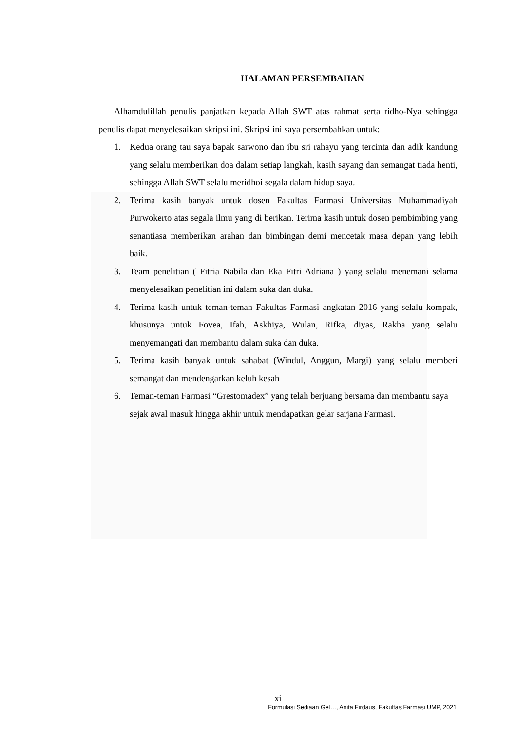HALAMAN PERSEMBAHAN
Alhamdulillah penulis panjatkan kepada Allah SWT atas rahmat serta ridho-Nya sehingga penulis dapat menyelesaikan skripsi ini. Skripsi ini saya persembahkan untuk:
1. Kedua orang tau saya bapak sarwono dan ibu sri rahayu yang tercinta dan adik kandung yang selalu memberikan doa dalam setiap langkah, kasih sayang dan semangat tiada henti, sehingga Allah SWT selalu meridhoi segala dalam hidup saya.
2. Terima kasih banyak untuk dosen Fakultas Farmasi Universitas Muhammadiyah Purwokerto atas segala ilmu yang di berikan. Terima kasih untuk dosen pembimbing yang senantiasa memberikan arahan dan bimbingan demi mencetak masa depan yang lebih baik.
3. Team penelitian ( Fitria Nabila dan Eka Fitri Adriana ) yang selalu menemani selama menyelesaikan penelitian ini dalam suka dan duka.
4. Terima kasih untuk teman-teman Fakultas Farmasi angkatan 2016 yang selalu kompak, khusunya untuk Fovea, Ifah, Askhiya, Wulan, Rifka, diyas, Rakha yang selalu menyemangati dan membantu dalam suka dan duka.
5. Terima kasih banyak untuk sahabat (Windul, Anggun, Margi) yang selalu memberi semangat dan mendengarkan keluh kesah
6. Teman-teman Farmasi “Grestomadex” yang telah berjuang bersama dan membantu saya sejak awal masuk hingga akhir untuk mendapatkan gelar sarjana Farmasi.
xi
Formulasi Sediaan Gel…, Anita Firdaus, Fakultas Farmasi UMP, 2021